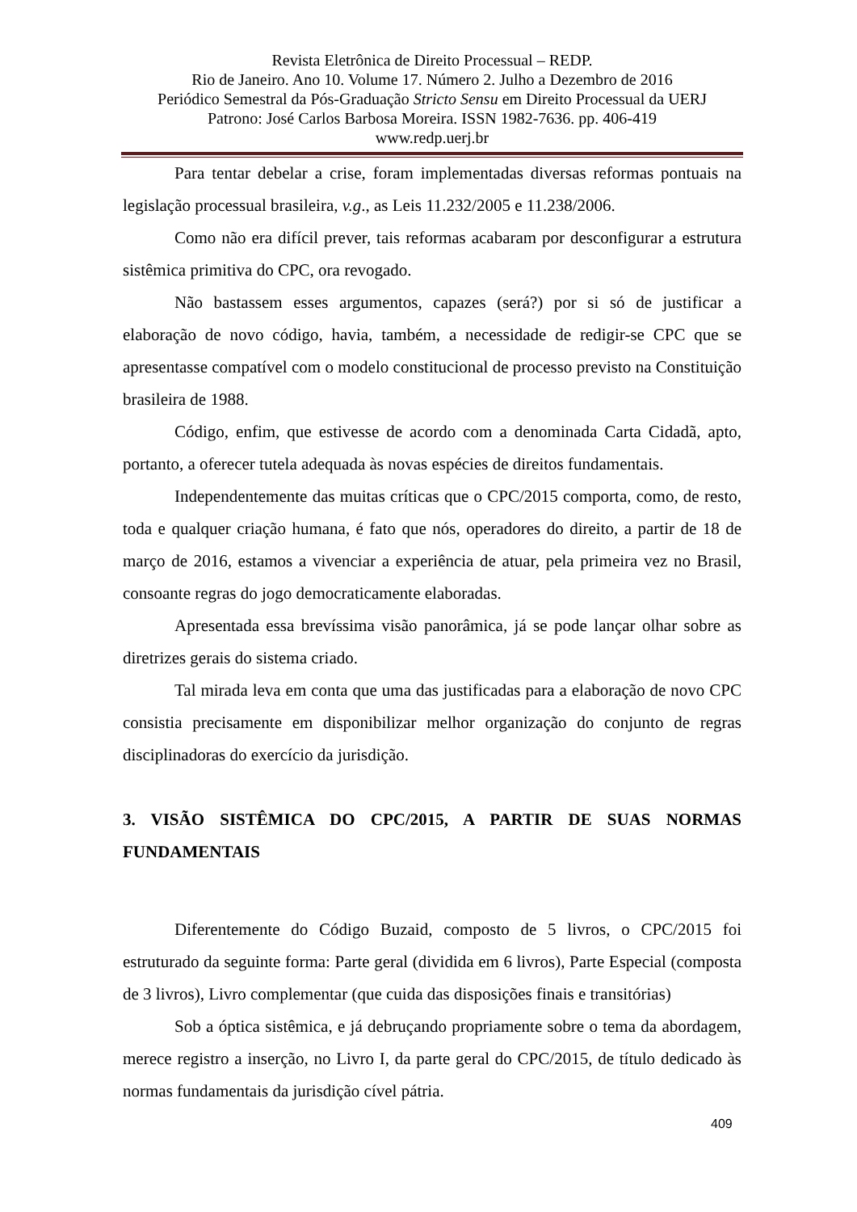Revista Eletrônica de Direito Processual – REDP.
Rio de Janeiro. Ano 10. Volume 17. Número 2. Julho a Dezembro de 2016
Periódico Semestral da Pós-Graduação Stricto Sensu em Direito Processual da UERJ
Patrono: José Carlos Barbosa Moreira. ISSN 1982-7636. pp. 406-419
www.redp.uerj.br
Para tentar debelar a crise, foram implementadas diversas reformas pontuais na legislação processual brasileira, v.g., as Leis 11.232/2005 e 11.238/2006.
Como não era difícil prever, tais reformas acabaram por desconfigurar a estrutura sistêmica primitiva do CPC, ora revogado.
Não bastassem esses argumentos, capazes (será?) por si só de justificar a elaboração de novo código, havia, também, a necessidade de redigir-se CPC que se apresentasse compatível com o modelo constitucional de processo previsto na Constituição brasileira de 1988.
Código, enfim, que estivesse de acordo com a denominada Carta Cidadã, apto, portanto, a oferecer tutela adequada às novas espécies de direitos fundamentais.
Independentemente das muitas críticas que o CPC/2015 comporta, como, de resto, toda e qualquer criação humana, é fato que nós, operadores do direito, a partir de 18 de março de 2016, estamos a vivenciar a experiência de atuar, pela primeira vez no Brasil, consoante regras do jogo democraticamente elaboradas.
Apresentada essa brevíssima visão panorâmica, já se pode lançar olhar sobre as diretrizes gerais do sistema criado.
Tal mirada leva em conta que uma das justificadas para a elaboração de novo CPC consistia precisamente em disponibilizar melhor organização do conjunto de regras disciplinadoras do exercício da jurisdição.
3. VISÃO SISTÊMICA DO CPC/2015, A PARTIR DE SUAS NORMAS FUNDAMENTAIS
Diferentemente do Código Buzaid, composto de 5 livros, o CPC/2015 foi estruturado da seguinte forma: Parte geral (dividida em 6 livros), Parte Especial (composta de 3 livros), Livro complementar (que cuida das disposições finais e transitórias)
Sob a óptica sistêmica, e já debruçando propriamente sobre o tema da abordagem, merece registro a inserção, no Livro I, da parte geral do CPC/2015, de título dedicado às normas fundamentais da jurisdição cível pátria.
409